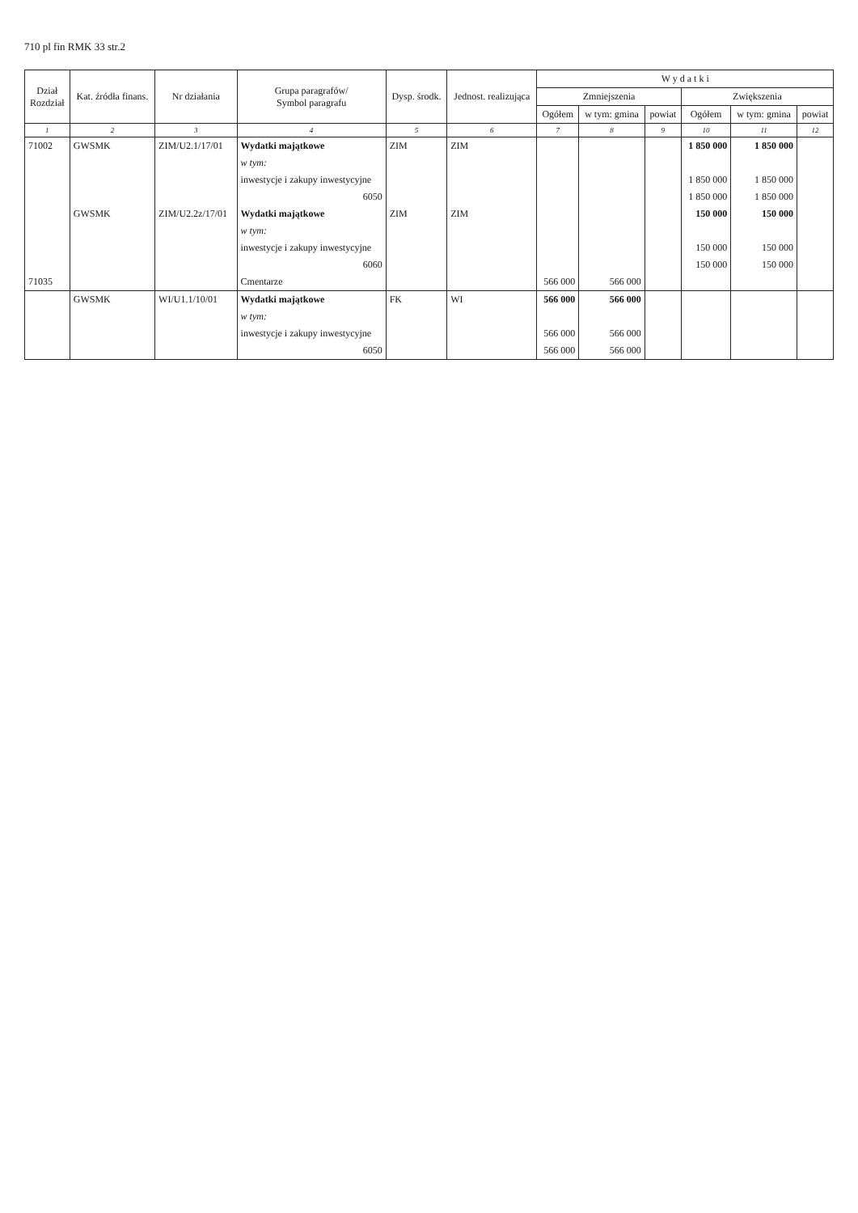710 pl fin RMK 33 str.2
| Dział Rozdział | Kat. źródła finans. | Nr działania | Grupa paragrafów/ Symbol paragrafu | Dysp. środk. | Jednost. realizująca | W y d a t k i | | | | | |
| --- | --- | --- | --- | --- | --- | --- | --- | --- | --- | --- | --- |
| | | | | | | Zmniejszenia | | | Zwiększenia | | |
| | | | | | | Ogółem | w tym: gmina | powiat | Ogółem | w tym: gmina | powiat |
| 1 | 2 | 3 | 4 | 5 | 6 | 7 | 8 | 9 | 10 | 11 | 12 |
| 71002 | GWSMK | ZIM/U2.1/17/01 | Wydatki majątkowe | ZIM | ZIM | | | | 1 850 000 | 1 850 000 | |
| | | | w tym: | | | | | | | | |
| | | | inwestycje i zakupy inwestycyjne | | | | | | 1 850 000 | 1 850 000 | |
| | | | 6050 | | | | | | 1 850 000 | 1 850 000 | |
| | GWSMK | ZIM/U2.2z/17/01 | Wydatki majątkowe | ZIM | ZIM | | | | 150 000 | 150 000 | |
| | | | w tym: | | | | | | | | |
| | | | inwestycje i zakupy inwestycyjne | | | | | | 150 000 | 150 000 | |
| | | | 6060 | | | | | | 150 000 | 150 000 | |
| 71035 | | | Cmentarze | | | 566 000 | 566 000 | | | | |
| | GWSMK | WI/U1.1/10/01 | Wydatki majątkowe | FK | WI | 566 000 | 566 000 | | | | |
| | | | w tym: | | | | | | | | |
| | | | inwestycje i zakupy inwestycyjne | | | 566 000 | 566 000 | | | | |
| | | | 6050 | | | 566 000 | 566 000 | | | | |